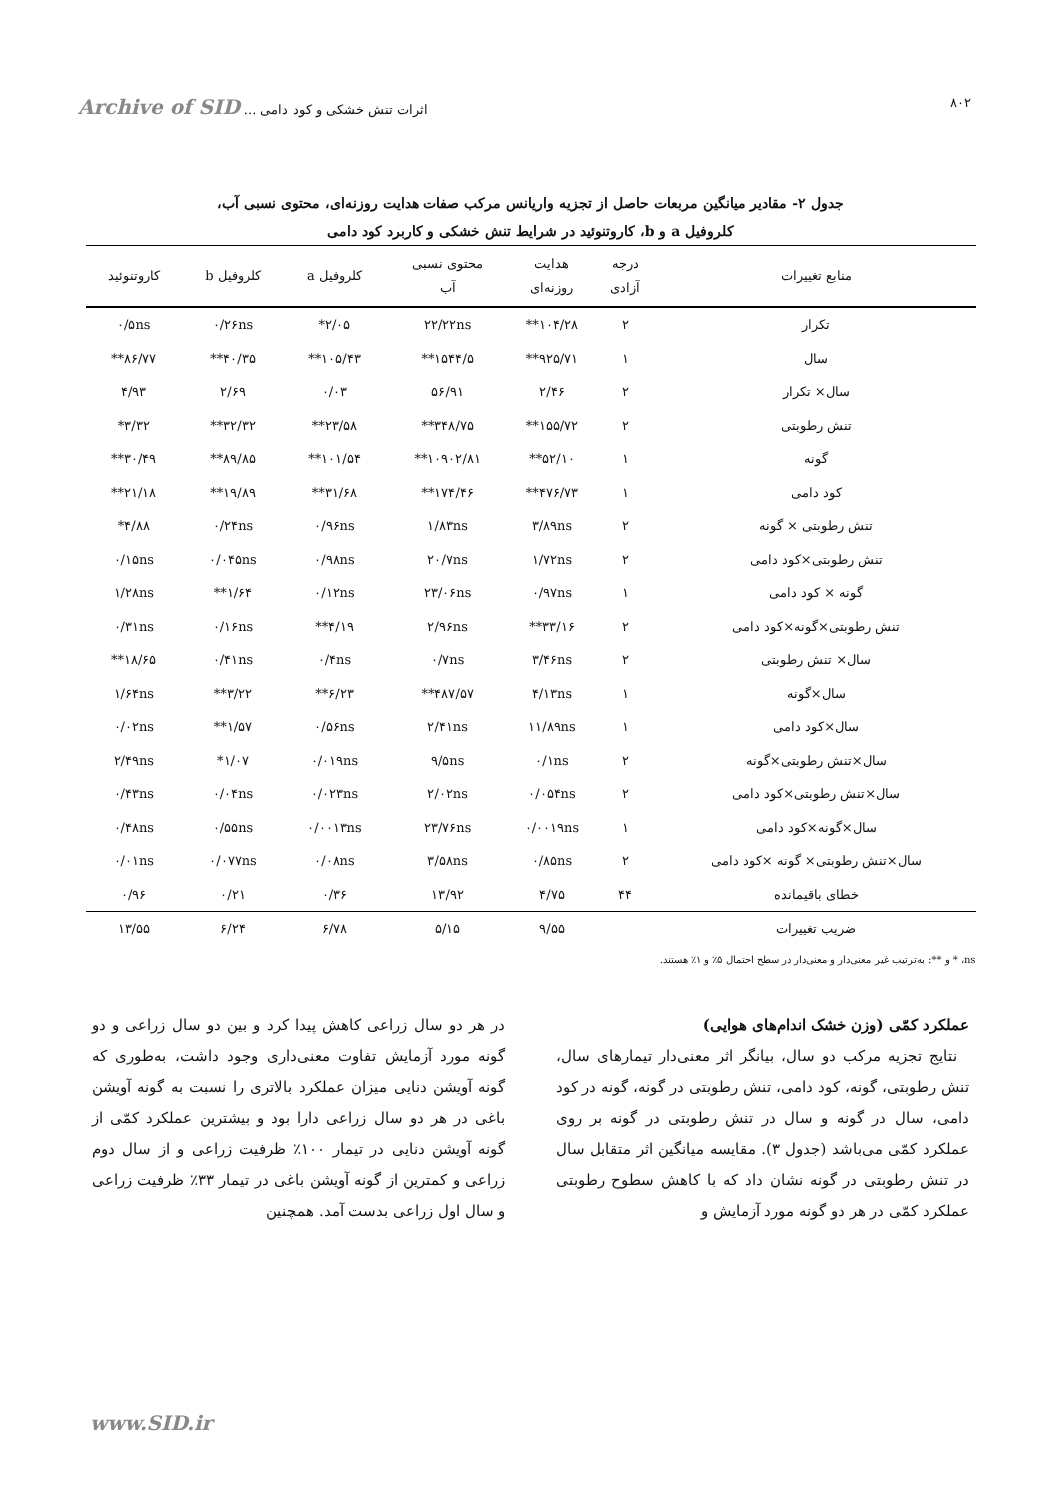۸۰۲ اثرات تنش خشکی و کود دامی ... Archive of SID
جدول ۲- مقادیر میانگین مربعات حاصل از تجزیه واریانس مرکب صفات هدایت روزنه‌ای، محتوی نسبی آب،
کلروفیل a و b، کاروتنوئید در شرایط تنش خشکی و کاربرد کود دامی
| منابع تغییرات | درجه آزادی | هدایت روزنه‌ای | محتوی نسبی آب | کلروفیل a | کلروفیل b | کاروتنوئید |
| --- | --- | --- | --- | --- | --- | --- |
| تکرار | ۲ | ۱۰۴/۲۸** | ۲۲/۲۲ns | ۲/۰۵* | ۰/۲۶ns | ۰/۵ns |
| سال | ۱ | ۹۲۵/۷۱** | ۱۵۴۴/۵** | ۱۰۵/۴۳** | ۴۰/۳۵** | ۸۶/۷۷** |
| سال× تکرار | ۲ | ۲/۴۶ | ۵۶/۹۱ | ۰/۰۳ | ۲/۶۹ | ۴/۹۳ |
| تنش رطوبتی | ۲ | ۱۵۵/۷۲** | ۳۴۸/۷۵** | ۲۳/۵۸** | ۳۲/۳۲** | ۳/۳۲* |
| گونه | ۱ | ۵۲/۱۰** | ۱۰۹۰۲/۸۱** | ۱۰۱/۵۴** | ۸۹/۸۵** | ۳۰/۴۹** |
| کود دامی | ۱ | ۴۷۶/۷۳** | ۱۷۴/۴۶** | ۳۱/۶۸** | ۱۹/۸۹** | ۲۱/۱۸** |
| تنش رطوبتی × گونه | ۲ | ۳/۸۹ns | ۱/۸۳ns | ۰/۹۶ns | ۰/۲۴ns | ۴/۸۸* |
| تنش رطوبتی×کود دامی | ۲ | ۱/۷۲ns | ۲۰/۷ns | ۰/۹۸ns | ۰/۰۴۵ns | ۰/۱۵ns |
| گونه × کود دامی | ۱ | ۰/۹۷ns | ۲۳/۰۶ns | ۰/۱۲ns | ۱/۶۴** | ۱/۲۸ns |
| تنش رطوبتی×گونه×کود دامی | ۲ | ۳۳/۱۶** | ۲/۹۶ns | ۴/۱۹** | ۰/۱۶ns | ۰/۳۱ns |
| سال× تنش رطوبتی | ۲ | ۳/۴۶ns | ۰/۷ns | ۰/۴ns | ۰/۴۱ns | ۱۸/۶۵** |
| سال×گونه | ۱ | ۴/۱۳ns | ۴۸۷/۵۷** | ۶/۲۳** | ۳/۲۲** | ۱/۶۴ns |
| سال×کود دامی | ۱ | ۱۱/۸۹ns | ۲/۴۱ns | ۰/۵۶ns | ۱/۵۷** | ۰/۰۲ns |
| سال×تنش رطوبتی×گونه | ۲ | ۰/۱ns | ۹/۵ns | ۰/۰۱۹ns | ۱/۰۷* | ۲/۴۹ns |
| سال×تنش رطوبتی×کود دامی | ۲ | ۰/۰۵۴ns | ۲/۰۲ns | ۰/۰۲۳ns | ۰/۰۴ns | ۰/۴۳ns |
| سال×گونه×کود دامی | ۱ | ۰/۰۰۱۹ns | ۲۳/۷۶ns | ۰/۰۰۱۳ns | ۰/۵۵ns | ۰/۴۸ns |
| سال×تنش رطوبتی× گونه ×کود دامی | ۲ | ۰/۸۵ns | ۳/۵۸ns | ۰/۰۸ns | ۰/۰۷۷ns | ۰/۰۱ns |
| خطای باقیمانده | ۴۴ | ۴/۷۵ | ۱۳/۹۲ | ۰/۳۶ | ۰/۲۱ | ۰/۹۶ |
| ضریب تغییرات | | ۹/۵۵ | ۵/۱۵ | ۶/۷۸ | ۶/۲۴ | ۱۳/۵۵ |
ns، * و **: به‌ترتیب غیر معنی‌دار و معنی‌دار در سطح احتمال ۵٪ و ۱٪ هستند.
عملکرد کمّی (وزن خشک اندام‌های هوایی)
نتایج تجزیه مرکب دو سال، بیانگر اثر معنی‌دار تیمارهای سال، تنش رطوبتی، گونه، کود دامی، تنش رطوبتی در گونه، گونه در کود دامی، سال در گونه و سال در تنش رطوبتی در گونه بر روی عملکرد کمّی می‌باشد (جدول ۳). مقایسه میانگین اثر متقابل سال در تنش رطوبتی در گونه نشان داد که با کاهش سطوح رطوبتی عملکرد کمّی در هر دو گونه مورد آزمایش و
در هر دو سال زراعی کاهش پیدا کرد و بین دو سال زراعی و دو گونه مورد آزمایش تفاوت معنی‌داری وجود داشت، به‌طوری که گونه آویشن دنایی میزان عملکرد بالاتری را نسبت به گونه آویشن باغی در هر دو سال زراعی دارا بود و بیشترین عملکرد کمّی از گونه آویشن دنایی در تیمار ۱۰۰٪ ظرفیت زراعی و از سال دوم زراعی و کمترین از گونه آویشن باغی در تیمار ۳۳٪ ظرفیت زراعی و سال اول زراعی بدست آمد. همچنین
www.SID.ir